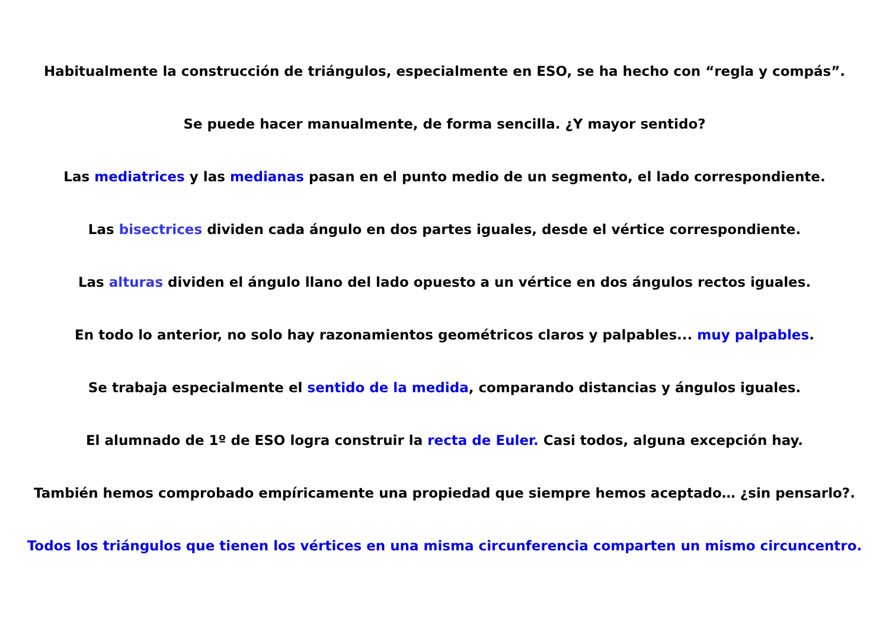Habitualmente la construcción de triángulos, especialmente en ESO, se ha hecho con “regla y compás”.
Se puede hacer manualmente, de forma sencilla. ¿Y mayor sentido?
Las mediatrices y las medianas pasan en el punto medio de un segmento, el lado correspondiente.
Las bisectrices dividen cada ángulo en dos partes iguales, desde el vértice correspondiente.
Las alturas dividen el ángulo llano del lado opuesto a un vértice en dos ángulos rectos iguales.
En todo lo anterior, no solo hay razonamientos geométricos claros y palpables... muy palpables.
Se trabaja especialmente el sentido de la medida, comparando distancias y ángulos iguales.
El alumnado de 1º de ESO logra construir la recta de Euler. Casi todos, alguna excepción hay.
También hemos comprobado empíricamente una propiedad que siempre hemos aceptado… ¿sin pensarlo?.
Todos los triángulos que tienen los vértices en una misma circunferencia comparten un mismo circuncentro.